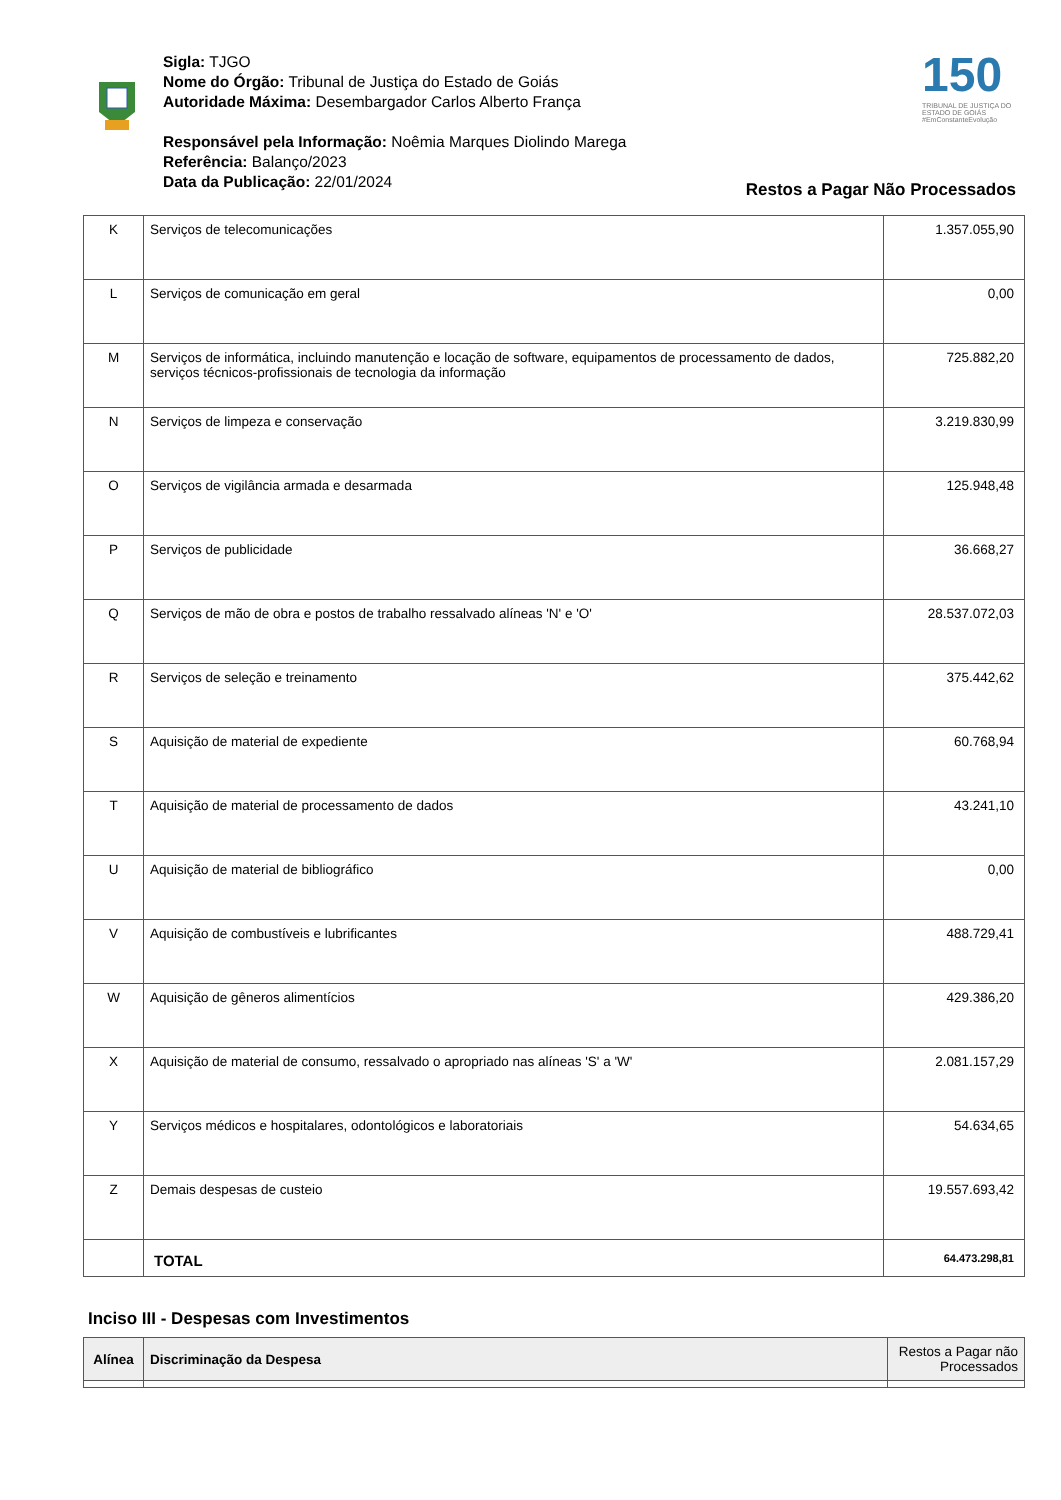Sigla: TJGO
Nome do Órgão: Tribunal de Justiça do Estado de Goiás
Autoridade Máxima: Desembargador Carlos Alberto França
Responsável pela Informação: Noêmia Marques Diolindo Marega
Referência: Balanço/2023
Data da Publicação: 22/01/2024
150
TRIBUNAL DE JUSTIÇA DO ESTADO DE GOIÁS
#EmConstanteEvolução
Restos a Pagar Não Processados
| K | Serviços de telecomunicações | 1.357.055,90 |
| L | Serviços de comunicação em geral | 0,00 |
| M | Serviços de informática, incluindo manutenção e locação de software, equipamentos de processamento de dados, serviços técnicos-profissionais de tecnologia da informação | 725.882,20 |
| N | Serviços de limpeza e conservação | 3.219.830,99 |
| O | Serviços de vigilância armada e desarmada | 125.948,48 |
| P | Serviços de publicidade | 36.668,27 |
| Q | Serviços de mão de obra e postos de trabalho ressalvado alíneas 'N' e 'O' | 28.537.072,03 |
| R | Serviços de seleção e treinamento | 375.442,62 |
| S | Aquisição de material de expediente | 60.768,94 |
| T | Aquisição de material de processamento de dados | 43.241,10 |
| U | Aquisição de material de bibliográfico | 0,00 |
| V | Aquisição de combustíveis e lubrificantes | 488.729,41 |
| W | Aquisição de gêneros alimentícios | 429.386,20 |
| X | Aquisição de material de consumo, ressalvado o apropriado nas alíneas 'S' a 'W' | 2.081.157,29 |
| Y | Serviços médicos e hospitalares, odontológicos e laboratoriais | 54.634,65 |
| Z | Demais despesas de custeio | 19.557.693,42 |
| | TOTAL | 64.473.298,81 |
Inciso III - Despesas com Investimentos
| Alínea | Discriminação da Despesa | Restos a Pagar não Processados |
| --- | --- | --- |